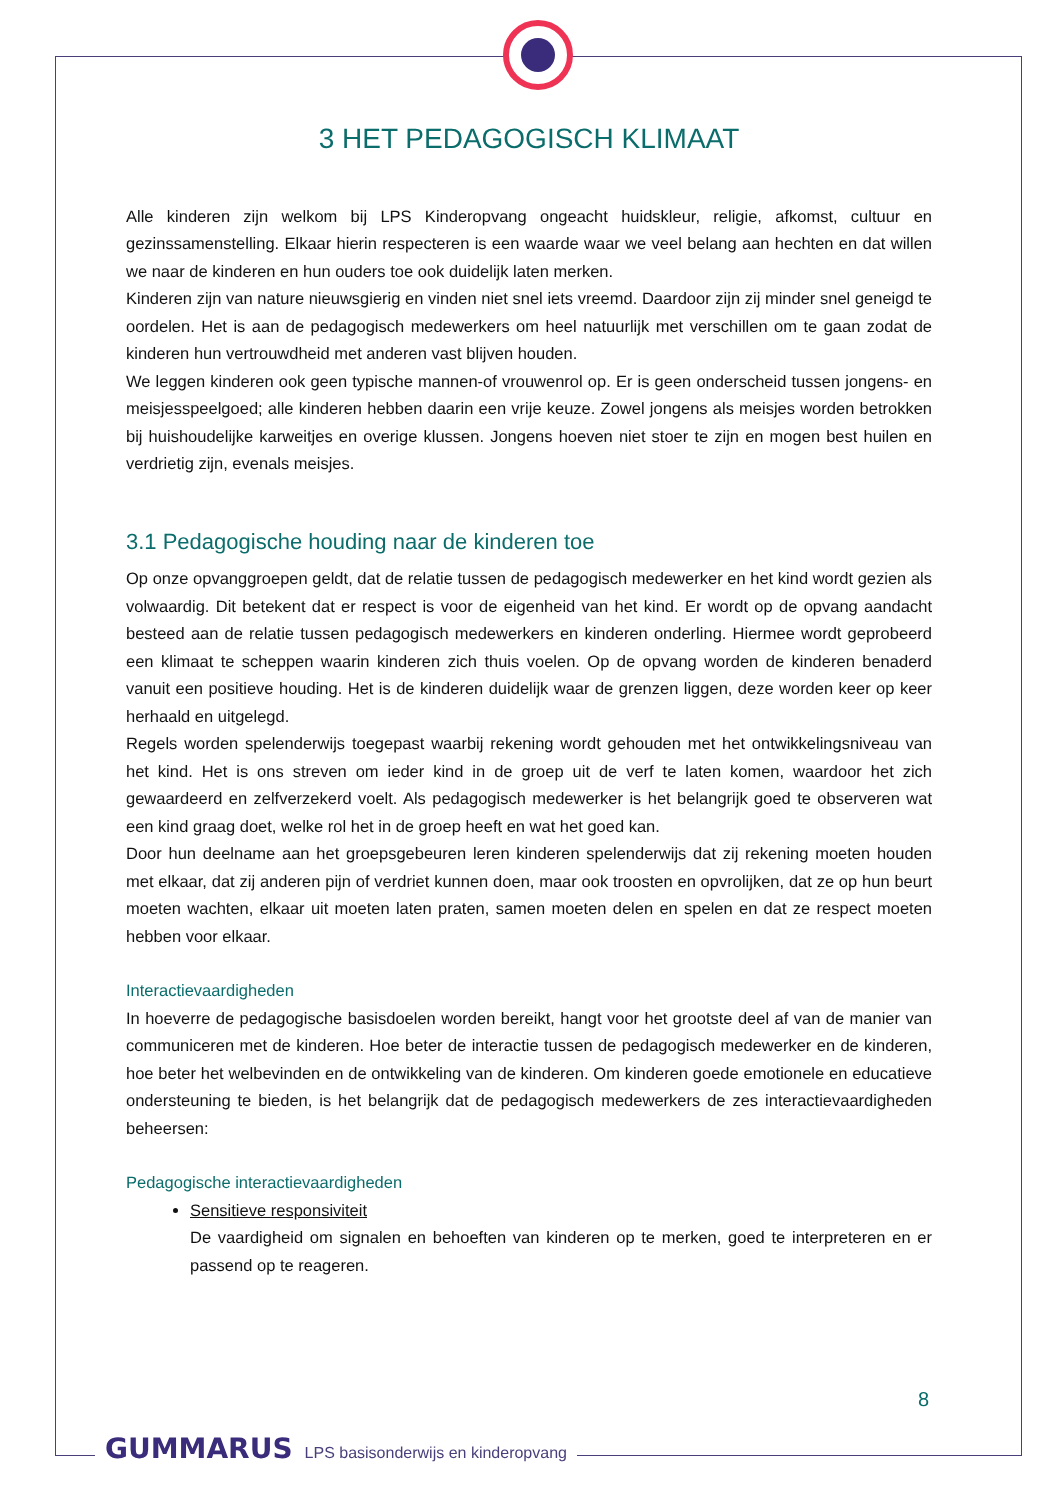3 HET PEDAGOGISCH KLIMAAT
Alle kinderen zijn welkom bij LPS Kinderopvang ongeacht huidskleur, religie, afkomst, cultuur en gezinssamenstelling. Elkaar hierin respecteren is een waarde waar we veel belang aan hechten en dat willen we naar de kinderen en hun ouders toe ook duidelijk laten merken.
Kinderen zijn van nature nieuwsgierig en vinden niet snel iets vreemd. Daardoor zijn zij minder snel geneigd te oordelen. Het is aan de pedagogisch medewerkers om heel natuurlijk met verschillen om te gaan zodat de kinderen hun vertrouwdheid met anderen vast blijven houden.
We leggen kinderen ook geen typische mannen-of vrouwenrol op. Er is geen onderscheid tussen jongens- en meisjesspeelgoed; alle kinderen hebben daarin een vrije keuze. Zowel jongens als meisjes worden betrokken bij huishoudelijke karweitjes en overige klussen. Jongens hoeven niet stoer te zijn en mogen best huilen en verdrietig zijn, evenals meisjes.
3.1 Pedagogische houding naar de kinderen toe
Op onze opvanggroepen geldt, dat de relatie tussen de pedagogisch medewerker en het kind wordt gezien als volwaardig. Dit betekent dat er respect is voor de eigenheid van het kind. Er wordt op de opvang aandacht besteed aan de relatie tussen pedagogisch medewerkers en kinderen onderling. Hiermee wordt geprobeerd een klimaat te scheppen waarin kinderen zich thuis voelen. Op de opvang worden de kinderen benaderd vanuit een positieve houding. Het is de kinderen duidelijk waar de grenzen liggen, deze worden keer op keer herhaald en uitgelegd.
Regels worden spelenderwijs toegepast waarbij rekening wordt gehouden met het ontwikkelingsniveau van het kind. Het is ons streven om ieder kind in de groep uit de verf te laten komen, waardoor het zich gewaardeerd en zelfverzekerd voelt. Als pedagogisch medewerker is het belangrijk goed te observeren wat een kind graag doet, welke rol het in de groep heeft en wat het goed kan.
Door hun deelname aan het groepsgebeuren leren kinderen spelenderwijs dat zij rekening moeten houden met elkaar, dat zij anderen pijn of verdriet kunnen doen, maar ook troosten en opvrolijken, dat ze op hun beurt moeten wachten, elkaar uit moeten laten praten, samen moeten delen en spelen en dat ze respect moeten hebben voor elkaar.
Interactievaardigheden
In hoeverre de pedagogische basisdoelen worden bereikt, hangt voor het grootste deel af van de manier van communiceren met de kinderen. Hoe beter de interactie tussen de pedagogisch medewerker en de kinderen, hoe beter het welbevinden en de ontwikkeling van de kinderen. Om kinderen goede emotionele en educatieve ondersteuning te bieden, is het belangrijk dat de pedagogisch medewerkers de zes interactievaardigheden beheersen:
Pedagogische interactievaardigheden
Sensitieve responsiviteit
De vaardigheid om signalen en behoeften van kinderen op te merken, goed te interpreteren en er passend op te reageren.
8
GUMMARUS LPS basisonderwijs en kinderopvang